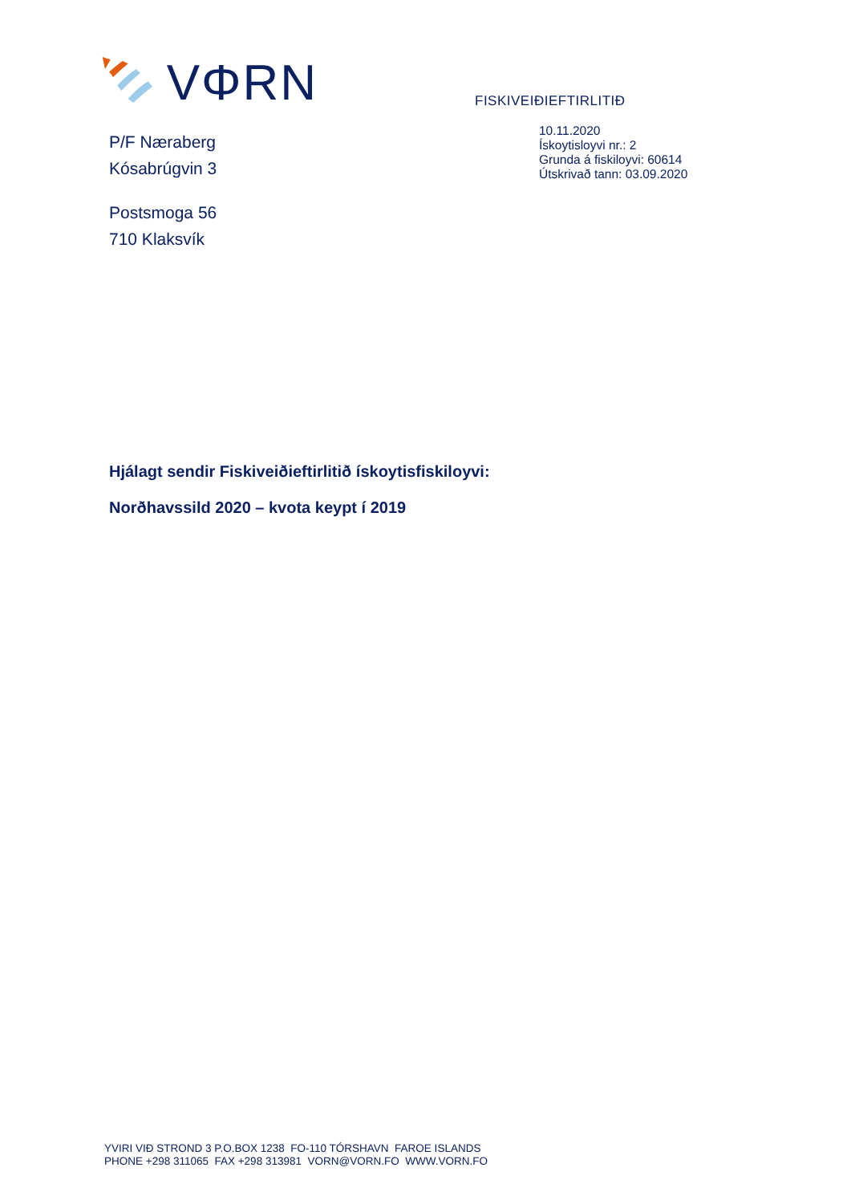VΦRN
FISKIVEIÐIEFTIRLITIÐ
P/F Næraberg
Kósabrúgvin 3
Postsmoga 56
710 Klaksvík
10.11.2020
Ískoytisloyvi nr.: 2
Grunda á fiskiloyvi: 60614
Útskrivað tann: 03.09.2020
Hjálagt sendir Fiskiveiðieftirlitið ískoytisfiskiloyvi:
Norðhavssild 2020 – kvota keypt í 2019
YVIRI VIÐ STROND 3 P.O.BOX 1238 FO-110 TÓRSHAVN FAROE ISLANDS
PHONE +298 311065 FAX +298 313981 VORN@VORN.FO WWW.VORN.FO